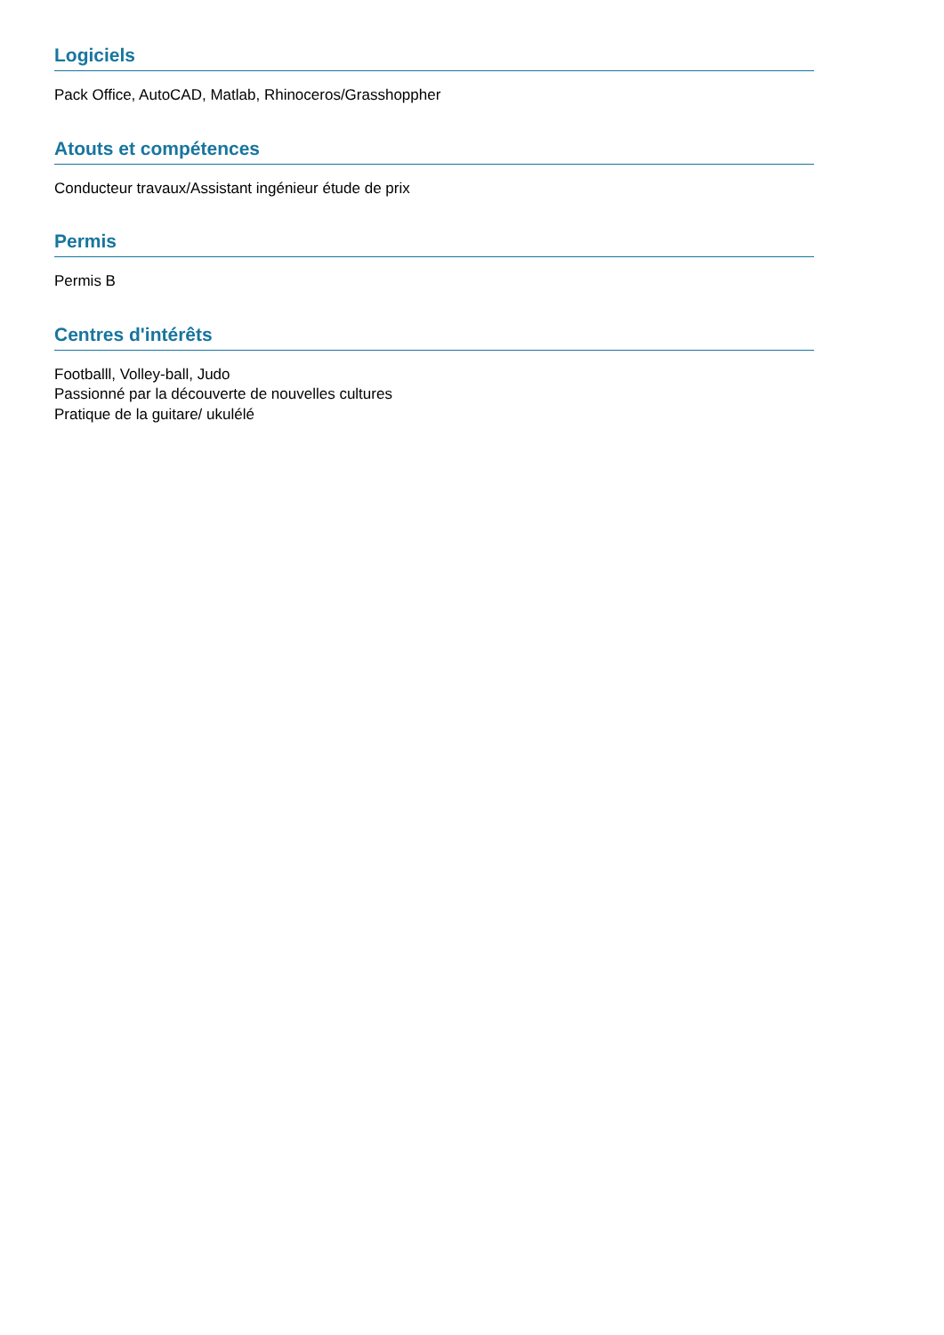Logiciels
Pack Office, AutoCAD, Matlab, Rhinoceros/Grasshoppher
Atouts et compétences
Conducteur travaux/Assistant ingénieur étude de prix
Permis
Permis B
Centres d'intérêts
Footballl, Volley-ball, Judo
Passionné par la découverte de nouvelles cultures
Pratique de la guitare/ ukulélé